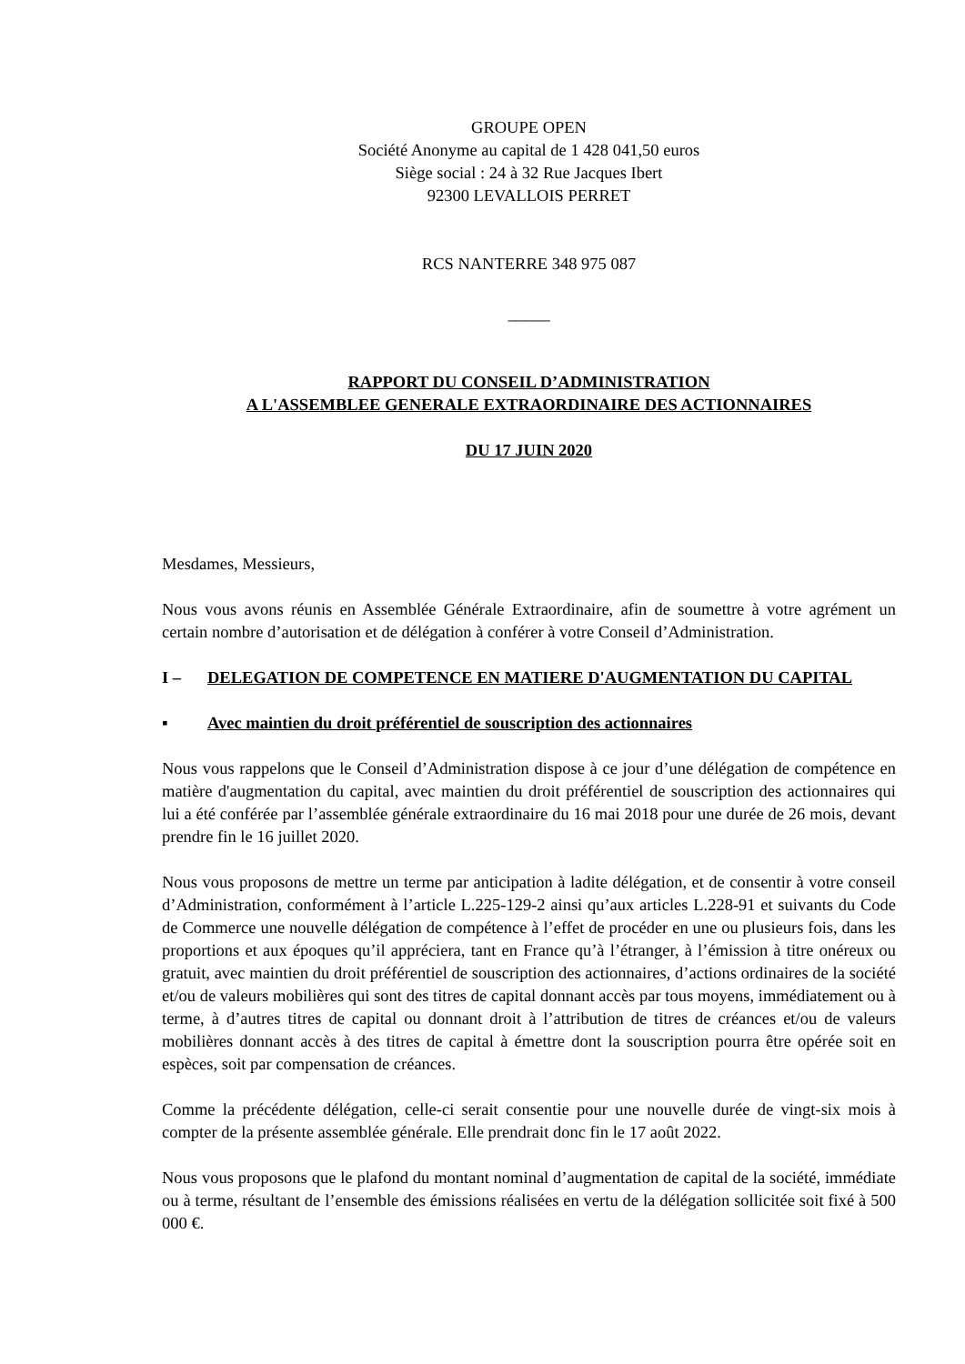GROUPE OPEN
Société Anonyme au capital de 1 428 041,50 euros
Siège social : 24 à 32 Rue Jacques Ibert
92300 LEVALLOIS PERRET
RCS NANTERRE 348 975 087
_____
RAPPORT DU CONSEIL D’ADMINISTRATION
A L'ASSEMBLEE GENERALE EXTRAORDINAIRE DES ACTIONNAIRES
DU 17 JUIN 2020
Mesdames, Messieurs,
Nous vous avons réunis en Assemblée Générale Extraordinaire, afin de soumettre à votre agrément un certain nombre d’autorisation et de délégation à conférer à votre Conseil d’Administration.
I – DELEGATION DE COMPETENCE EN MATIERE D'AUGMENTATION DU CAPITAL
▪ Avec maintien du droit préférentiel de souscription des actionnaires
Nous vous rappelons que le Conseil d’Administration dispose à ce jour d’une délégation de compétence en matière d'augmentation du capital, avec maintien du droit préférentiel de souscription des actionnaires qui lui a été conférée par l’assemblée générale extraordinaire du 16 mai 2018 pour une durée de 26 mois, devant prendre fin le 16 juillet 2020.
Nous vous proposons de mettre un terme par anticipation à ladite délégation, et de consentir à votre conseil d’Administration, conformément à l’article L.225-129-2 ainsi qu’aux articles L.228-91 et suivants du Code de Commerce une nouvelle délégation de compétence à l’effet de procéder en une ou plusieurs fois, dans les proportions et aux époques qu’il appréciera, tant en France qu’à l’étranger, à l’émission à titre onéreux ou gratuit, avec maintien du droit préférentiel de souscription des actionnaires, d’actions ordinaires de la société et/ou de valeurs mobilières qui sont des titres de capital donnant accès par tous moyens, immédiatement ou à terme, à d’autres titres de capital ou donnant droit à l’attribution de titres de créances et/ou de valeurs mobilières donnant accès à des titres de capital à émettre dont la souscription pourra être opérée soit en espèces, soit par compensation de créances.
Comme la précédente délégation, celle-ci serait consentie pour une nouvelle durée de vingt-six mois à compter de la présente assemblée générale. Elle prendrait donc fin le 17 août 2022.
Nous vous proposons que le plafond du montant nominal d’augmentation de capital de la société, immédiate ou à terme, résultant de l’ensemble des émissions réalisées en vertu de la délégation sollicitée soit fixé à 500 000 €.